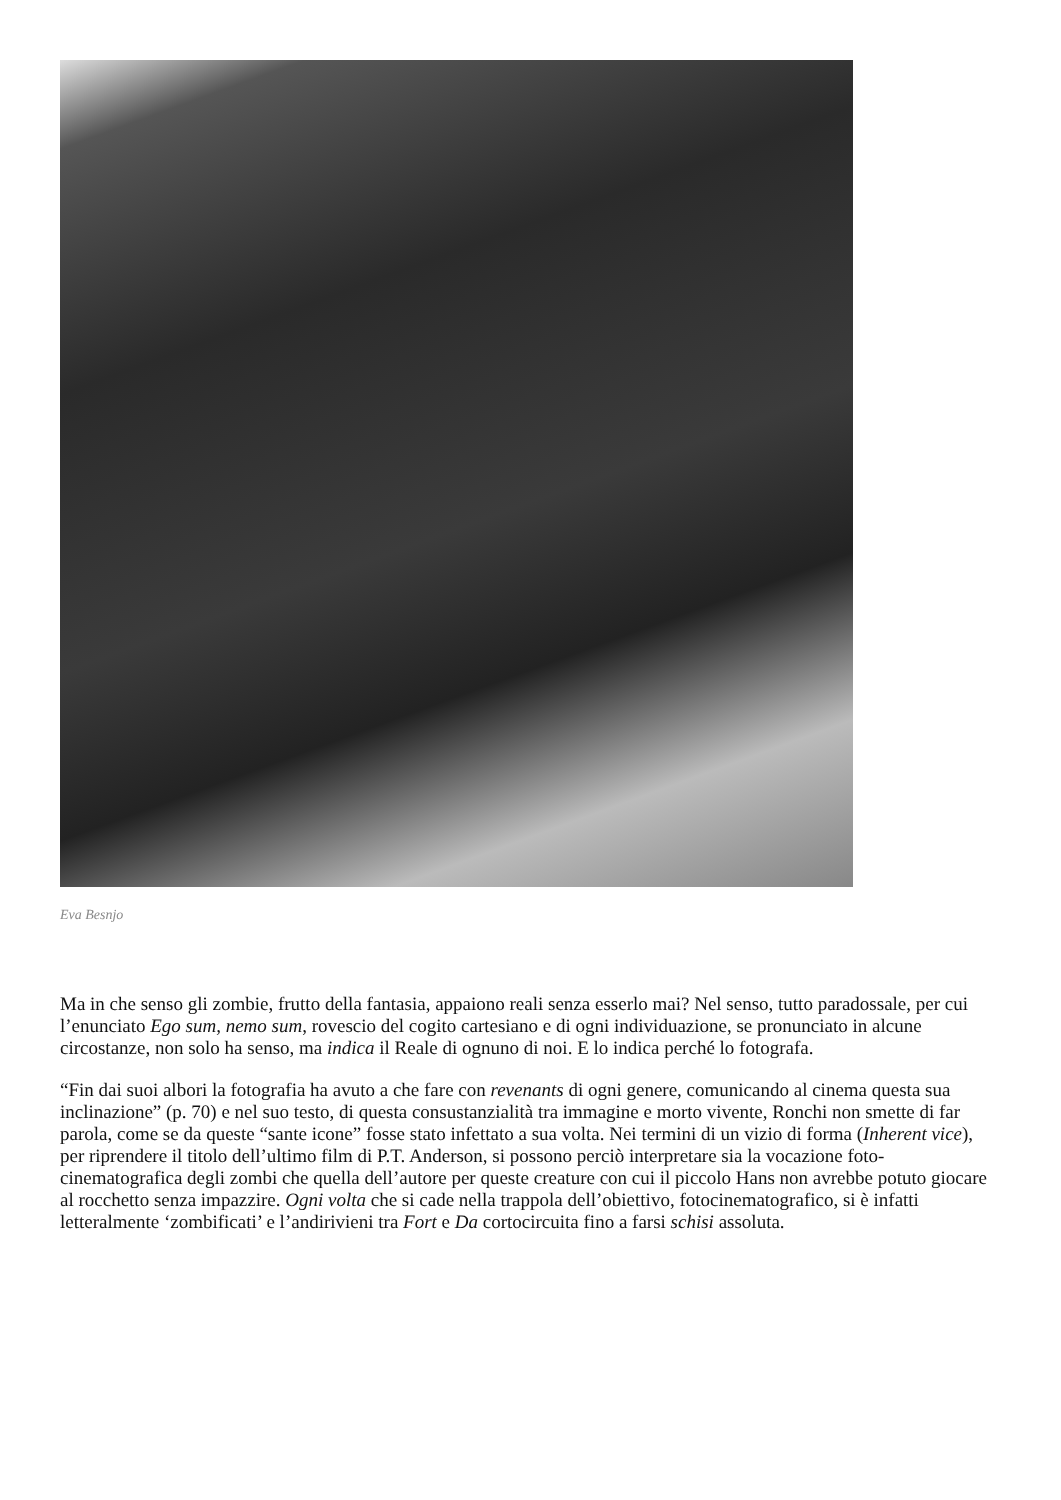Eva Besnjo
Ma in che senso gli zombie, frutto della fantasia, appaiono reali senza esserlo mai? Nel senso, tutto paradossale, per cui l’enunciato Ego sum, nemo sum, rovescio del cogito cartesiano e di ogni individuazione, se pronunciato in alcune circostanze, non solo ha senso, ma indica il Reale di ognuno di noi. E lo indica perché lo fotografa.
“Fin dai suoi albori la fotografia ha avuto a che fare con revenants di ogni genere, comunicando al cinema questa sua inclinazione” (p. 70) e nel suo testo, di questa consustanzialità tra immagine e morto vivente, Ronchi non smette di far parola, come se da queste “sante icone” fosse stato infettato a sua volta. Nei termini di un vizio di forma (Inherent vice), per riprendere il titolo dell’ultimo film di P.T. Anderson, si possono perciò interpretare sia la vocazione foto-cinematografica degli zombi che quella dell’autore per queste creature con cui il piccolo Hans non avrebbe potuto giocare al rocchetto senza impazzire. Ogni volta che si cade nella trappola dell’obiettivo, fotocinematografico, si è infatti letteralmente ‘zombificati’ e l’andirivieni tra Fort e Da cortocircuita fino a farsi schisi assoluta.